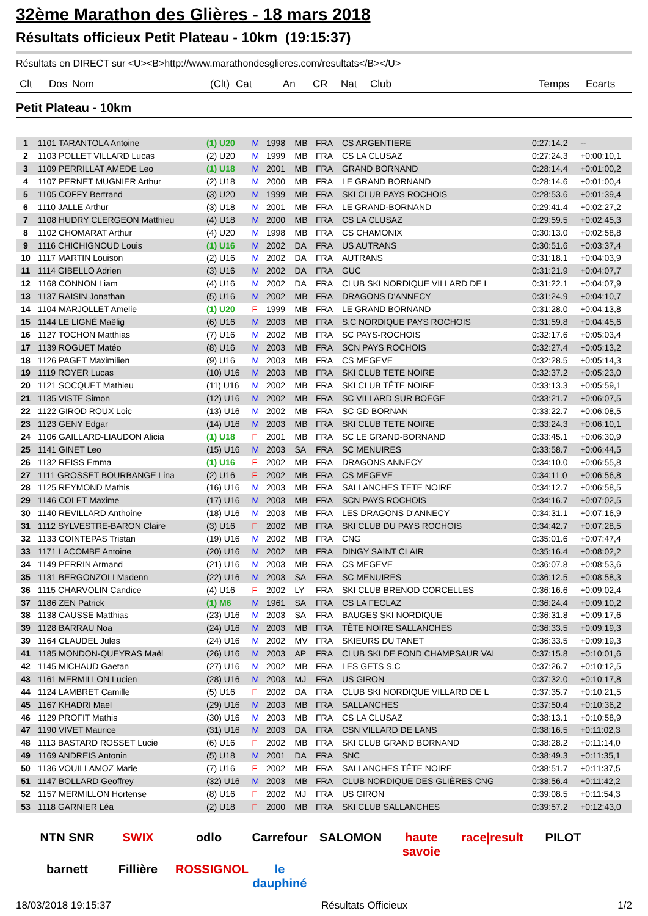32ème Marathon des Glières - 18 mars 2018
Résultats officieux Petit Plateau - 10km (19:15:37)
Résultats en DIRECT sur <U><B>http://www.marathondesglieres.com/resultats</B></U>
Clt Dos Nom (Clt) Cat An CR Nat Club Temps Ecarts
Petit Plateau - 10km
| 1 | 1101 TARANTOLA Antoine | (1) U20 | M | 1998 | MB | FRA | CS ARGENTIERE | 0:27:14.2 | -- |
| 2 | 1103 POLLET VILLARD Lucas | (2) U20 | M | 1999 | MB | FRA | CS LA CLUSAZ | 0:27:24.3 | +0:00:10,1 |
| 3 | 1109 PERRILLAT AMEDE Leo | (1) U18 | M | 2001 | MB | FRA | GRAND BORNAND | 0:28:14.4 | +0:01:00,2 |
| 4 | 1107 PERNET MUGNIER Arthur | (2) U18 | M | 2000 | MB | FRA | LE GRAND BORNAND | 0:28:14.6 | +0:01:00,4 |
| 5 | 1105 COFFY Bertrand | (3) U20 | M | 1999 | MB | FRA | SKI CLUB PAYS ROCHOIS | 0:28:53.6 | +0:01:39,4 |
| 6 | 1110 JALLE Arthur | (3) U18 | M | 2001 | MB | FRA | LE GRAND-BORNAND | 0:29:41.4 | +0:02:27,2 |
| 7 | 1108 HUDRY CLERGEON Matthieu | (4) U18 | M | 2000 | MB | FRA | CS LA CLUSAZ | 0:29:59.5 | +0:02:45,3 |
| 8 | 1102 CHOMARAT Arthur | (4) U20 | M | 1998 | MB | FRA | CS CHAMONIX | 0:30:13.0 | +0:02:58,8 |
| 9 | 1116 CHICHIGNOUD Louis | (1) U16 | M | 2002 | DA | FRA | US AUTRANS | 0:30:51.6 | +0:03:37,4 |
| 10 | 1117 MARTIN Louison | (2) U16 | M | 2002 | DA | FRA | AUTRANS | 0:31:18.1 | +0:04:03,9 |
| 11 | 1114 GIBELLO Adrien | (3) U16 | M | 2002 | DA | FRA | GUC | 0:31:21.9 | +0:04:07,7 |
| 12 | 1168 CONNON Liam | (4) U16 | M | 2002 | DA | FRA | CLUB SKI NORDIQUE VILLARD DE L | 0:31:22.1 | +0:04:07,9 |
| 13 | 1137 RAISIN Jonathan | (5) U16 | M | 2002 | MB | FRA | DRAGONS D'ANNECY | 0:31:24.9 | +0:04:10,7 |
| 14 | 1104 MARJOLLET Amelie | (1) U20 | F | 1999 | MB | FRA | LE GRAND BORNAND | 0:31:28.0 | +0:04:13,8 |
| 15 | 1144 LE LIGNÉ Maëlig | (6) U16 | M | 2003 | MB | FRA | S.C NORDIQUE PAYS ROCHOIS | 0:31:59.8 | +0:04:45,6 |
| 16 | 1127 TOCHON Matthias | (7) U16 | M | 2002 | MB | FRA | SC PAYS-ROCHOIS | 0:32:17.6 | +0:05:03,4 |
| 17 | 1139 ROGUET Matéo | (8) U16 | M | 2003 | MB | FRA | SCN PAYS ROCHOIS | 0:32:27.4 | +0:05:13,2 |
| 18 | 1126 PAGET Maximilien | (9) U16 | M | 2003 | MB | FRA | CS MEGEVE | 0:32:28.5 | +0:05:14,3 |
| 19 | 1119 ROYER Lucas | (10) U16 | M | 2003 | MB | FRA | SKI CLUB TETE NOIRE | 0:32:37.2 | +0:05:23,0 |
| 20 | 1121 SOCQUET Mathieu | (11) U16 | M | 2002 | MB | FRA | SKI CLUB TÊTE NOIRE | 0:33:13.3 | +0:05:59,1 |
| 21 | 1135 VISTE Simon | (12) U16 | M | 2002 | MB | FRA | SC VILLARD SUR BOËGE | 0:33:21.7 | +0:06:07,5 |
| 22 | 1122 GIROD ROUX Loic | (13) U16 | M | 2002 | MB | FRA | SC GD BORNAN | 0:33:22.7 | +0:06:08,5 |
| 23 | 1123 GENY Edgar | (14) U16 | M | 2003 | MB | FRA | SKI CLUB TETE NOIRE | 0:33:24.3 | +0:06:10,1 |
| 24 | 1106 GAILLARD-LIAUDON Alicia | (1) U18 | F | 2001 | MB | FRA | SC LE GRAND-BORNAND | 0:33:45.1 | +0:06:30,9 |
| 25 | 1141 GINET Leo | (15) U16 | M | 2003 | SA | FRA | SC MENUIRES | 0:33:58.7 | +0:06:44,5 |
| 26 | 1132 REISS Emma | (1) U16 | F | 2002 | MB | FRA | DRAGONS ANNECY | 0:34:10.0 | +0:06:55,8 |
| 27 | 1111 GROSSET BOURBANGE Lina | (2) U16 | F | 2002 | MB | FRA | CS MEGEVE | 0:34:11.0 | +0:06:56,8 |
| 28 | 1125 REYMOND Mathis | (16) U16 | M | 2003 | MB | FRA | SALLANCHES TETE NOIRE | 0:34:12.7 | +0:06:58,5 |
| 29 | 1146 COLET Maxime | (17) U16 | M | 2003 | MB | FRA | SCN PAYS ROCHOIS | 0:34:16.7 | +0:07:02,5 |
| 30 | 1140 REVILLARD Anthoine | (18) U16 | M | 2003 | MB | FRA | LES DRAGONS D'ANNECY | 0:34:31.1 | +0:07:16,9 |
| 31 | 1112 SYLVESTRE-BARON Claire | (3) U16 | F | 2002 | MB | FRA | SKI CLUB DU PAYS ROCHOIS | 0:34:42.7 | +0:07:28,5 |
| 32 | 1133 COINTEPAS Tristan | (19) U16 | M | 2002 | MB | FRA | CNG | 0:35:01.6 | +0:07:47,4 |
| 33 | 1171 LACOMBE Antoine | (20) U16 | M | 2002 | MB | FRA | DINGY SAINT CLAIR | 0:35:16.4 | +0:08:02,2 |
| 34 | 1149 PERRIN Armand | (21) U16 | M | 2003 | MB | FRA | CS MEGEVE | 0:36:07.8 | +0:08:53,6 |
| 35 | 1131 BERGONZOLI Madenn | (22) U16 | M | 2003 | SA | FRA | SC MENUIRES | 0:36:12.5 | +0:08:58,3 |
| 36 | 1115 CHARVOLIN Candice | (4) U16 | F | 2002 | LY | FRA | SKI CLUB BRENOD CORCELLES | 0:36:16.6 | +0:09:02,4 |
| 37 | 1186 ZEN Patrick | (1) M6 | M | 1961 | SA | FRA | CS LA FECLAZ | 0:36:24.4 | +0:09:10,2 |
| 38 | 1138 CAUSSE Matthias | (23) U16 | M | 2003 | SA | FRA | BAUGES SKI NORDIQUE | 0:36:31.8 | +0:09:17,6 |
| 39 | 1128 BARRAU Noa | (24) U16 | M | 2003 | MB | FRA | TÊTE NOIRE SALLANCHES | 0:36:33.5 | +0:09:19,3 |
| 39 | 1164 CLAUDEL Jules | (24) U16 | M | 2002 | MV | FRA | SKIEURS DU TANET | 0:36:33.5 | +0:09:19,3 |
| 41 | 1185 MONDON-QUEYRAS Maël | (26) U16 | M | 2003 | AP | FRA | CLUB SKI DE FOND CHAMPSAUR VAL | 0:37:15.8 | +0:10:01,6 |
| 42 | 1145 MICHAUD Gaetan | (27) U16 | M | 2002 | MB | FRA | LES GETS S.C | 0:37:26.7 | +0:10:12,5 |
| 43 | 1161 MERMILLON Lucien | (28) U16 | M | 2003 | MJ | FRA | US GIRON | 0:37:32.0 | +0:10:17,8 |
| 44 | 1124 LAMBRET Camille | (5) U16 | F | 2002 | DA | FRA | CLUB SKI NORDIQUE VILLARD DE L | 0:37:35.7 | +0:10:21,5 |
| 45 | 1167 KHADRI Mael | (29) U16 | M | 2003 | MB | FRA | SALLANCHES | 0:37:50.4 | +0:10:36,2 |
| 46 | 1129 PROFIT Mathis | (30) U16 | M | 2003 | MB | FRA | CS LA CLUSAZ | 0:38:13.1 | +0:10:58,9 |
| 47 | 1190 VIVET Maurice | (31) U16 | M | 2003 | DA | FRA | CSN VILLARD DE LANS | 0:38:16.5 | +0:11:02,3 |
| 48 | 1113 BASTARD ROSSET Lucie | (6) U16 | F | 2002 | MB | FRA | SKI CLUB GRAND BORNAND | 0:38:28.2 | +0:11:14,0 |
| 49 | 1169 ANDREIS Antonin | (5) U18 | M | 2001 | DA | FRA | SNC | 0:38:49.3 | +0:11:35,1 |
| 50 | 1136 VOUILLAMOZ Marie | (7) U16 | F | 2002 | MB | FRA | SALLANCHES TÊTE NOIRE | 0:38:51.7 | +0:11:37,5 |
| 51 | 1147 BOLLARD Geoffrey | (32) U16 | M | 2003 | MB | FRA | CLUB NORDIQUE DES GLIÈRES CNG | 0:38:56.4 | +0:11:42,2 |
| 52 | 1157 MERMILLON Hortense | (8) U16 | F | 2002 | MJ | FRA | US GIRON | 0:39:08.5 | +0:11:54,3 |
| 53 | 1118 GARNIER Léa | (2) U18 | F | 2000 | MB | FRA | SKI CLUB SALLANCHES | 0:39:57.2 | +0:12:43,0 |
NTN SNR
SWIX
odlo
Carrefour
SALOMON
haute savoie
race|result
PILOT
barnett
Fillière
ROSSIGNOL
le dauphiné
18/03/2018 19:15:37 Résultats Officieux 1/2